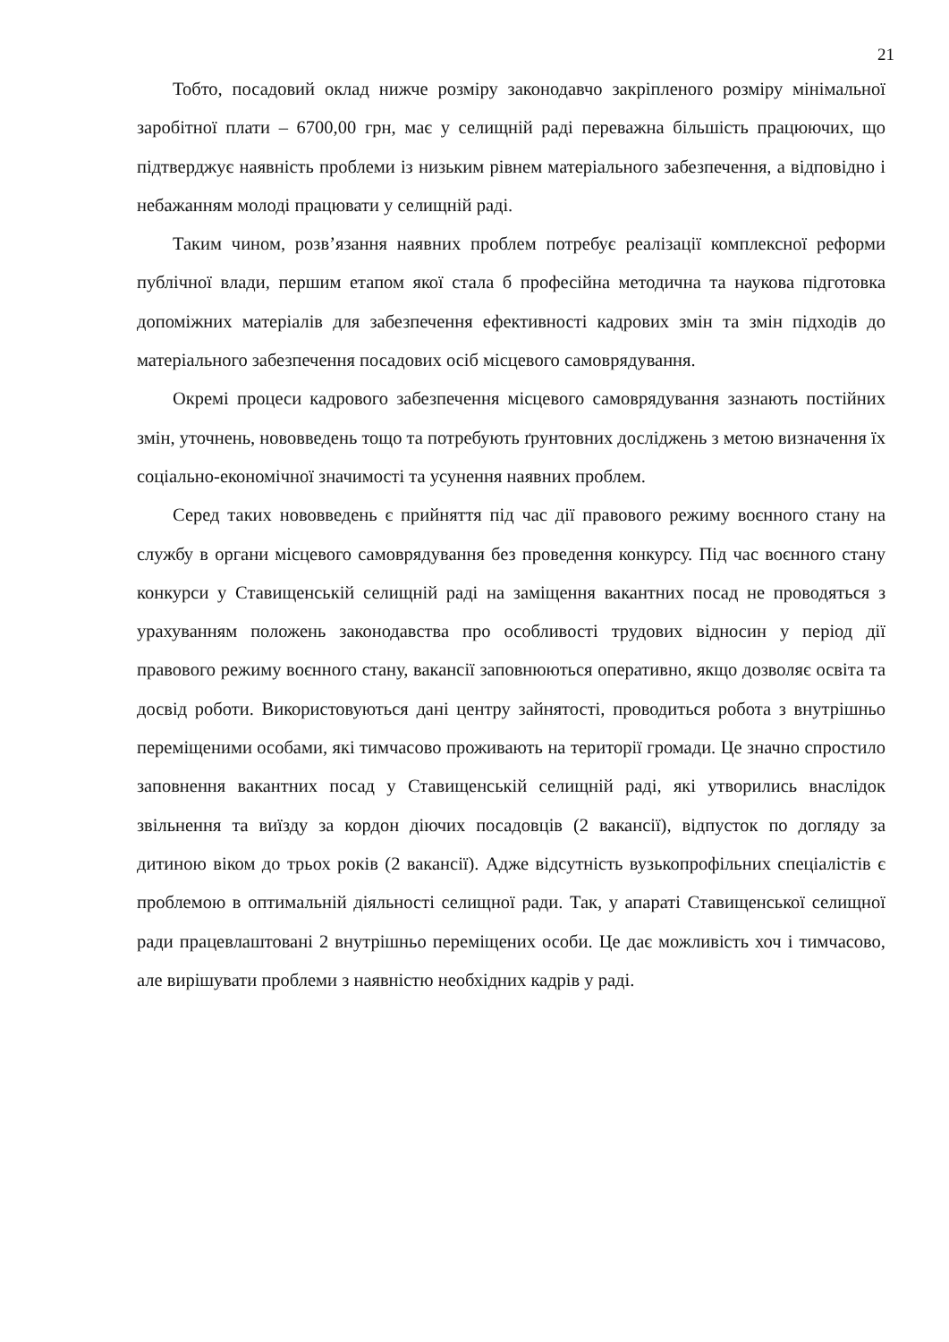21
Тобто, посадовий оклад нижче розміру законодавчо закріпленого розміру мінімальної заробітної плати – 6700,00 грн, має у селищній раді переважна більшість працюючих, що підтверджує наявність проблеми із низьким рівнем матеріального забезпечення, а відповідно і небажанням молоді працювати у селищній раді.
Таким чином, розв’язання наявних проблем потребує реалізації комплексної реформи публічної влади, першим етапом якої стала б професійна методична та наукова підготовка допоміжних матеріалів для забезпечення ефективності кадрових змін та змін підходів до матеріального забезпечення посадових осіб місцевого самоврядування.
Окремі процеси кадрового забезпечення місцевого самоврядування зазнають постійних змін, уточнень, нововведень тощо та потребують ґрунтовних досліджень з метою визначення їх соціально-економічної значимості та усунення наявних проблем.
Серед таких нововведень є прийняття під час дії правового режиму воєнного стану на службу в органи місцевого самоврядування без проведення конкурсу. Під час воєнного стану конкурси у Ставищенській селищній раді на заміщення вакантних посад не проводяться з урахуванням положень законодавства про особливості трудових відносин у період дії правового режиму воєнного стану, вакансії заповнюються оперативно, якщо дозволяє освіта та досвід роботи. Використовуються дані центру зайнятості, проводиться робота з внутрішньо переміщеними особами, які тимчасово проживають на території громади. Це значно спростило заповнення вакантних посад у Ставищенській селищній раді, які утворились внаслідок звільнення та виїзду за кордон діючих посадовців (2 вакансії), відпусток по догляду за дитиною віком до трьох років (2 вакансії). Адже відсутність вузькопрофільних спеціалістів є проблемою в оптимальній діяльності селищної ради. Так, у апараті Ставищенської селищної ради працевлаштовані 2 внутрішньо переміщених особи. Це дає можливість хоч і тимчасово, але вирішувати проблеми з наявністю необхідних кадрів у раді.